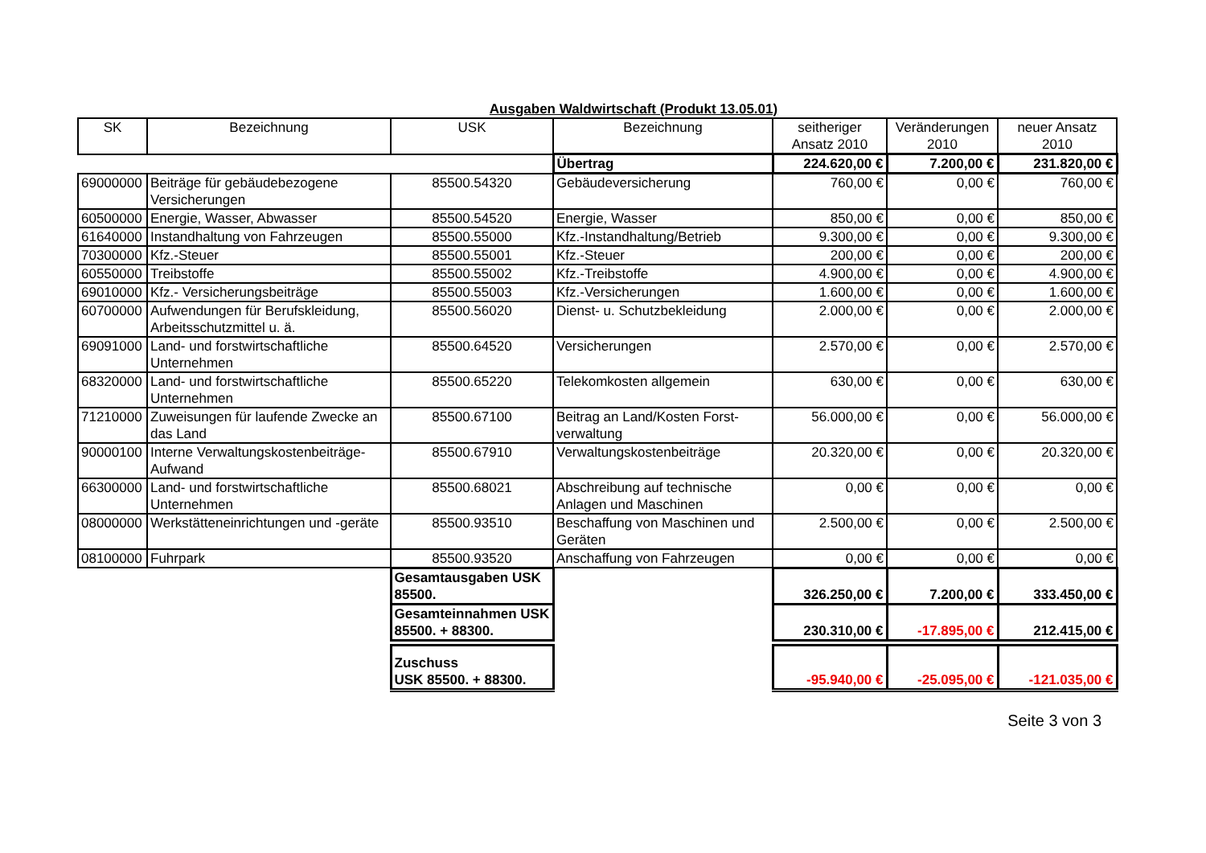Ausgaben Waldwirtschaft (Produkt 13.05.01)
| SK | Bezeichnung | USK | Bezeichnung | seitheriger Ansatz 2010 | Veränderungen 2010 | neuer Ansatz 2010 |
| --- | --- | --- | --- | --- | --- | --- |
| | | | Übertrag | 224.620,00 € | 7.200,00 € | 231.820,00 € |
| 69000000 | Beiträge für gebäudebezogene Versicherungen | 85500.54320 | Gebäudeversicherung | 760,00 € | 0,00 € | 760,00 € |
| 60500000 | Energie, Wasser, Abwasser | 85500.54520 | Energie, Wasser | 850,00 € | 0,00 € | 850,00 € |
| 61640000 | Instandhaltung von Fahrzeugen | 85500.55000 | Kfz.-Instandhaltung/Betrieb | 9.300,00 € | 0,00 € | 9.300,00 € |
| 70300000 | Kfz.-Steuer | 85500.55001 | Kfz.-Steuer | 200,00 € | 0,00 € | 200,00 € |
| 60550000 | Treibstoffe | 85500.55002 | Kfz.-Treibstoffe | 4.900,00 € | 0,00 € | 4.900,00 € |
| 69010000 | Kfz.- Versicherungsbeiträge | 85500.55003 | Kfz.-Versicherungen | 1.600,00 € | 0,00 € | 1.600,00 € |
| 60700000 | Aufwendungen für Berufskleidung, Arbeitsschutzmittel u. ä. | 85500.56020 | Dienst- u. Schutzbekleidung | 2.000,00 € | 0,00 € | 2.000,00 € |
| 69091000 | Land- und forstwirtschaftliche Unternehmen | 85500.64520 | Versicherungen | 2.570,00 € | 0,00 € | 2.570,00 € |
| 68320000 | Land- und forstwirtschaftliche Unternehmen | 85500.65220 | Telekomkosten allgemein | 630,00 € | 0,00 € | 630,00 € |
| 71210000 | Zuweisungen für laufende Zwecke an das Land | 85500.67100 | Beitrag an Land/Kosten Forst-verwaltung | 56.000,00 € | 0,00 € | 56.000,00 € |
| 90000100 | Interne Verwaltungskostenbeiträge-Aufwand | 85500.67910 | Verwaltungskostenbeiträge | 20.320,00 € | 0,00 € | 20.320,00 € |
| 66300000 | Land- und forstwirtschaftliche Unternehmen | 85500.68021 | Abschreibung auf technische Anlagen und Maschinen | 0,00 € | 0,00 € | 0,00 € |
| 08000000 | Werkstätteneinrichtungen und -geräte | 85500.93510 | Beschaffung von Maschinen und Geräten | 2.500,00 € | 0,00 € | 2.500,00 € |
| 08100000 | Fuhrpark | 85500.93520 | Anschaffung von Fahrzeugen | 0,00 € | 0,00 € | 0,00 € |
| | | Gesamtausgaben USK 85500. | | 326.250,00 € | 7.200,00 € | 333.450,00 € |
| | | Gesamteinnahmen USK 85500. + 88300. | | 230.310,00 € | -17.895,00 € | 212.415,00 € |
| | | Zuschuss USK 85500. + 88300. | | -95.940,00 € | -25.095,00 € | -121.035,00 € |
Seite 3 von 3